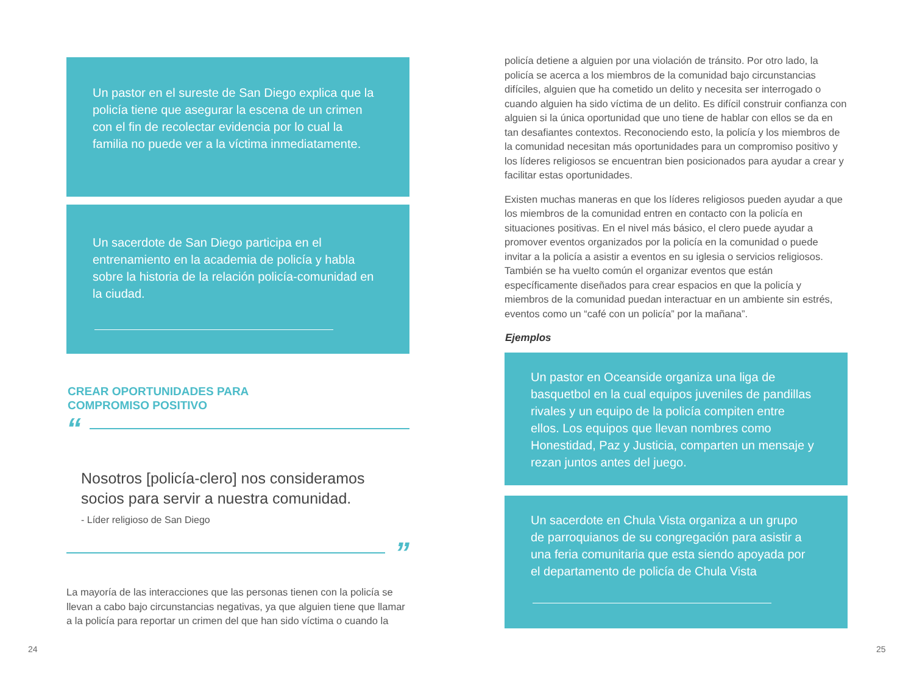Un pastor en el sureste de San Diego explica que la policía tiene que asegurar la escena de un crimen con el fin de recolectar evidencia por lo cual la familia no puede ver a la víctima inmediatamente.
Un sacerdote de San Diego participa en el entrenamiento en la academia de policía y habla sobre la historia de la relación policía-comunidad en la ciudad.
CREAR OPORTUNIDADES PARA
COMPROMISO POSITIVO
“
Nosotros [policía-clero] nos consideramos socios para servir a nuestra comunidad.
- Líder religioso de San Diego
”
La mayoría de las interacciones que las personas tienen con la policía se llevan a cabo bajo circunstancias negativas, ya que alguien tiene que llamar a la policía para reportar un crimen del que han sido víctima o cuando la
policía detiene a alguien por una violación de tránsito. Por otro lado, la policía se acerca a los miembros de la comunidad bajo circunstancias difíciles, alguien que ha cometido un delito y necesita ser interrogado o cuando alguien ha sido víctima de un delito. Es difícil construir confianza con alguien si la única oportunidad que uno tiene de hablar con ellos se da en tan desafiantes contextos. Reconociendo esto, la policía y los miembros de la comunidad necesitan más oportunidades para un compromiso positivo y los líderes religiosos se encuentran bien posicionados para ayudar a crear y facilitar estas oportunidades.
Existen muchas maneras en que los líderes religiosos pueden ayudar a que los miembros de la comunidad entren en contacto con la policía en situaciones positivas. En el nivel más básico, el clero puede ayudar a promover eventos organizados por la policía en la comunidad o puede invitar a la policía a asistir a eventos en su iglesia o servicios religiosos. También se ha vuelto común el organizar eventos que están específicamente diseñados para crear espacios en que la policía y miembros de la comunidad puedan interactuar en un ambiente sin estrés, eventos como un “café con un policía” por la mañana”.
Ejemplos
Un pastor en Oceanside organiza una liga de basquetbol en la cual equipos juveniles de pandillas rivales y un equipo de la policía compiten entre ellos. Los equipos que llevan nombres como Honestidad, Paz y Justicia, comparten un mensaje y rezan juntos antes del juego.
Un sacerdote en Chula Vista organiza a un grupo de parroquianos de su congregación para asistir a una feria comunitaria que esta siendo apoyada por el departamento de policía de Chula Vista
24 25